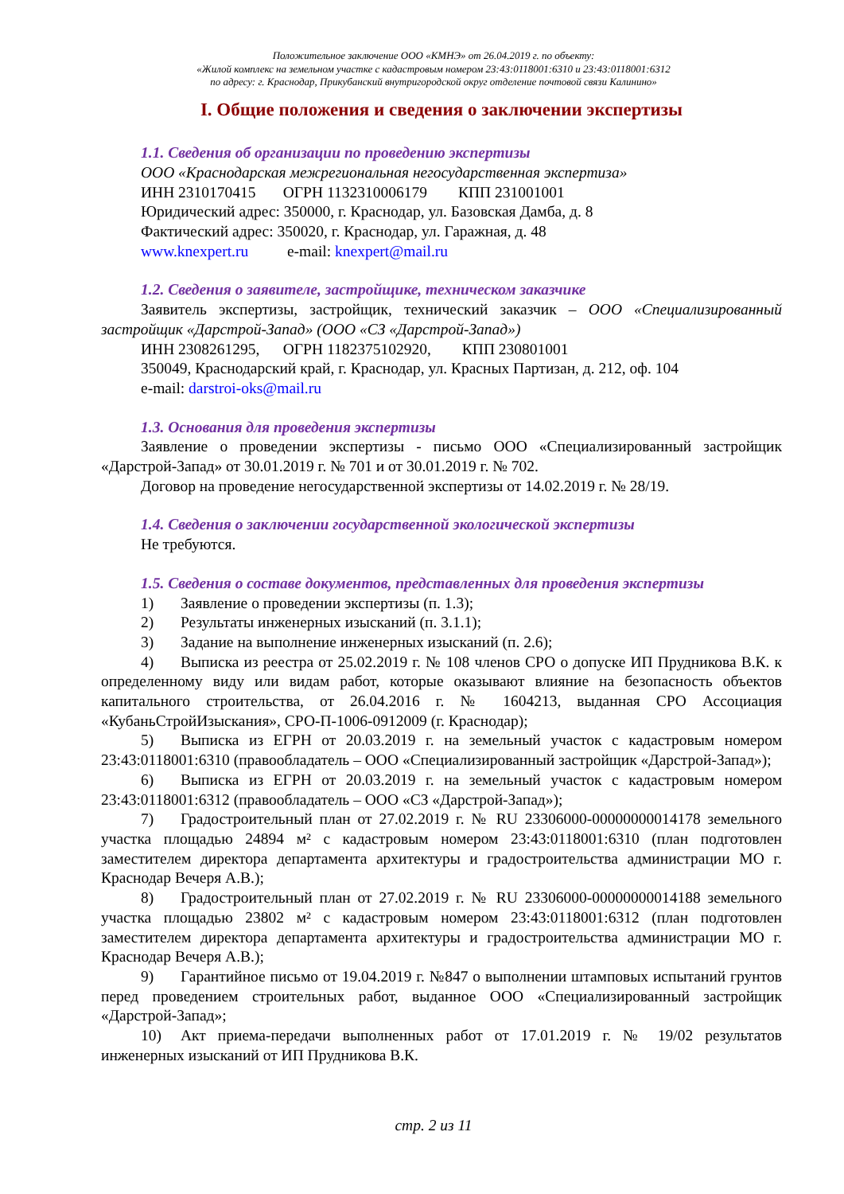Положительное заключение ООО «КМНЭ» от 26.04.2019 г. по объекту:
«Жилой комплекс на земельном участке с кадастровым номером 23:43:0118001:6310 и 23:43:0118001:6312
по адресу: г. Краснодар, Прикубанский внутригородской округ отделение почтовой связи Калинино»
I. Общие положения и сведения о заключении экспертизы
1.1. Сведения об организации по проведению экспертизы
ООО «Краснодарская межрегиональная негосударственная экспертиза»
ИНН 2310170415 ОГРН 1132310006179 КПП 231001001
Юридический адрес: 350000, г. Краснодар, ул. Базовская Дамба, д. 8
Фактический адрес: 350020, г. Краснодар, ул. Гаражная, д. 48
www.knexpert.ru e-mail: knexpert@mail.ru
1.2. Сведения о заявителе, застройщике, техническом заказчике
Заявитель экспертизы, застройщик, технический заказчик – ООО «Специализированный застройщик «Дарстрой-Запад» (ООО «СЗ «Дарстрой-Запад»)
ИНН 2308261295, ОГРН 1182375102920, КПП 230801001
350049, Краснодарский край, г. Краснодар, ул. Красных Партизан, д. 212, оф. 104
e-mail: darstroi-oks@mail.ru
1.3. Основания для проведения экспертизы
Заявление о проведении экспертизы - письмо ООО «Специализированный застройщик «Дарстрой-Запад» от 30.01.2019 г. № 701 и от 30.01.2019 г. № 702.
Договор на проведение негосударственной экспертизы от 14.02.2019 г. № 28/19.
1.4. Сведения о заключении государственной экологической экспертизы
Не требуются.
1.5. Сведения о составе документов, представленных для проведения экспертизы
1) Заявление о проведении экспертизы (п. 1.3);
2) Результаты инженерных изысканий (п. 3.1.1);
3) Задание на выполнение инженерных изысканий (п. 2.6);
4) Выписка из реестра от 25.02.2019 г. № 108 членов СРО о допуске ИП Прудникова В.К. к определенному виду или видам работ, которые оказывают влияние на безопасность объектов капитального строительства, от 26.04.2016 г. № 1604213, выданная СРО Ассоциация «КубаньСтройИзыскания», СРО-П-1006-0912009 (г. Краснодар);
5) Выписка из ЕГРН от 20.03.2019 г. на земельный участок с кадастровым номером 23:43:0118001:6310 (правообладатель – ООО «Специализированный застройщик «Дарстрой-Запад»);
6) Выписка из ЕГРН от 20.03.2019 г. на земельный участок с кадастровым номером 23:43:0118001:6312 (правообладатель – ООО «СЗ «Дарстрой-Запад»);
7) Градостроительный план от 27.02.2019 г. № RU 23306000-00000000014178 земельного участка площадью 24894 м² с кадастровым номером 23:43:0118001:6310 (план подготовлен заместителем директора департамента архитектуры и градостроительства администрации МО г. Краснодар Вечеря А.В.);
8) Градостроительный план от 27.02.2019 г. № RU 23306000-00000000014188 земельного участка площадью 23802 м² с кадастровым номером 23:43:0118001:6312 (план подготовлен заместителем директора департамента архитектуры и градостроительства администрации МО г. Краснодар Вечеря А.В.);
9) Гарантийное письмо от 19.04.2019 г. №847 о выполнении штамповых испытаний грунтов перед проведением строительных работ, выданное ООО «Специализированный застройщик «Дарстрой-Запад»;
10) Акт приема-передачи выполненных работ от 17.01.2019 г. № 19/02 результатов инженерных изысканий от ИП Прудникова В.К.
стр. 2 из 11